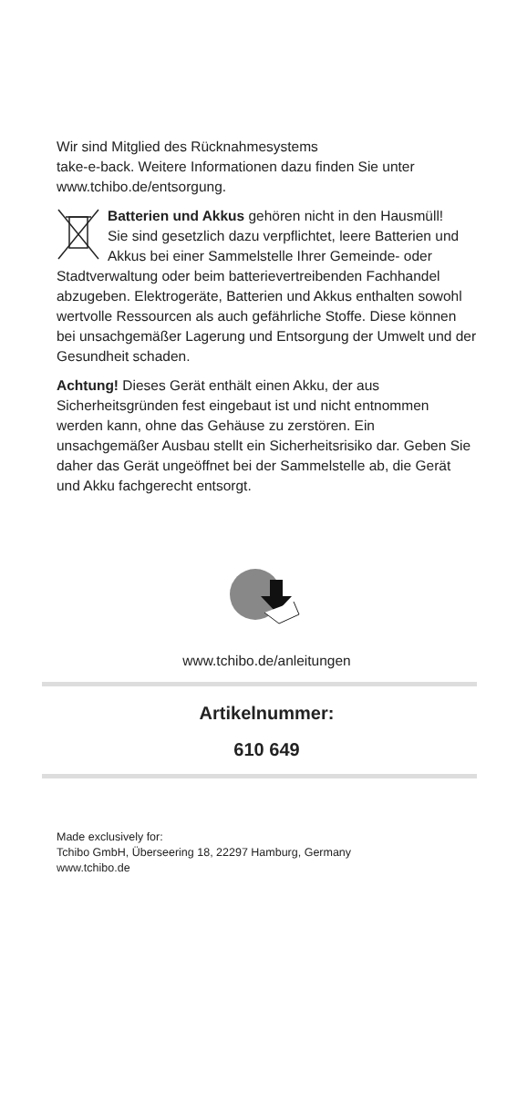Wir sind Mitglied des Rücknahmesystems
take-e-back. Weitere Informationen dazu finden Sie unter www.tchibo.de/entsorgung.
Batterien und Akkus gehören nicht in den Hausmüll!
Sie sind gesetzlich dazu verpflichtet, leere Batterien und Akkus bei einer Sammelstelle Ihrer Gemeinde- oder Stadtverwaltung oder beim batterievertreibenden Fachhandel abzugeben. Elektrogeräte, Batterien und Akkus enthalten sowohl wertvolle Ressourcen als auch gefährliche Stoffe. Diese können bei unsachgemäßer Lagerung und Entsorgung der Umwelt und der Gesundheit schaden.
Achtung! Dieses Gerät enthält einen Akku, der aus Sicherheitsgründen fest eingebaut ist und nicht entnommen werden kann, ohne das Gehäuse zu zerstören. Ein unsachgemäßer Ausbau stellt ein Sicherheitsrisiko dar. Geben Sie daher das Gerät ungeöffnet bei der Sammelstelle ab, die Gerät und Akku fachgerecht entsorgt.
www.tchibo.de/anleitungen
Artikelnummer:
610 649
Made exclusively for:
Tchibo GmbH, Überseering 18, 22297 Hamburg, Germany
www.tchibo.de